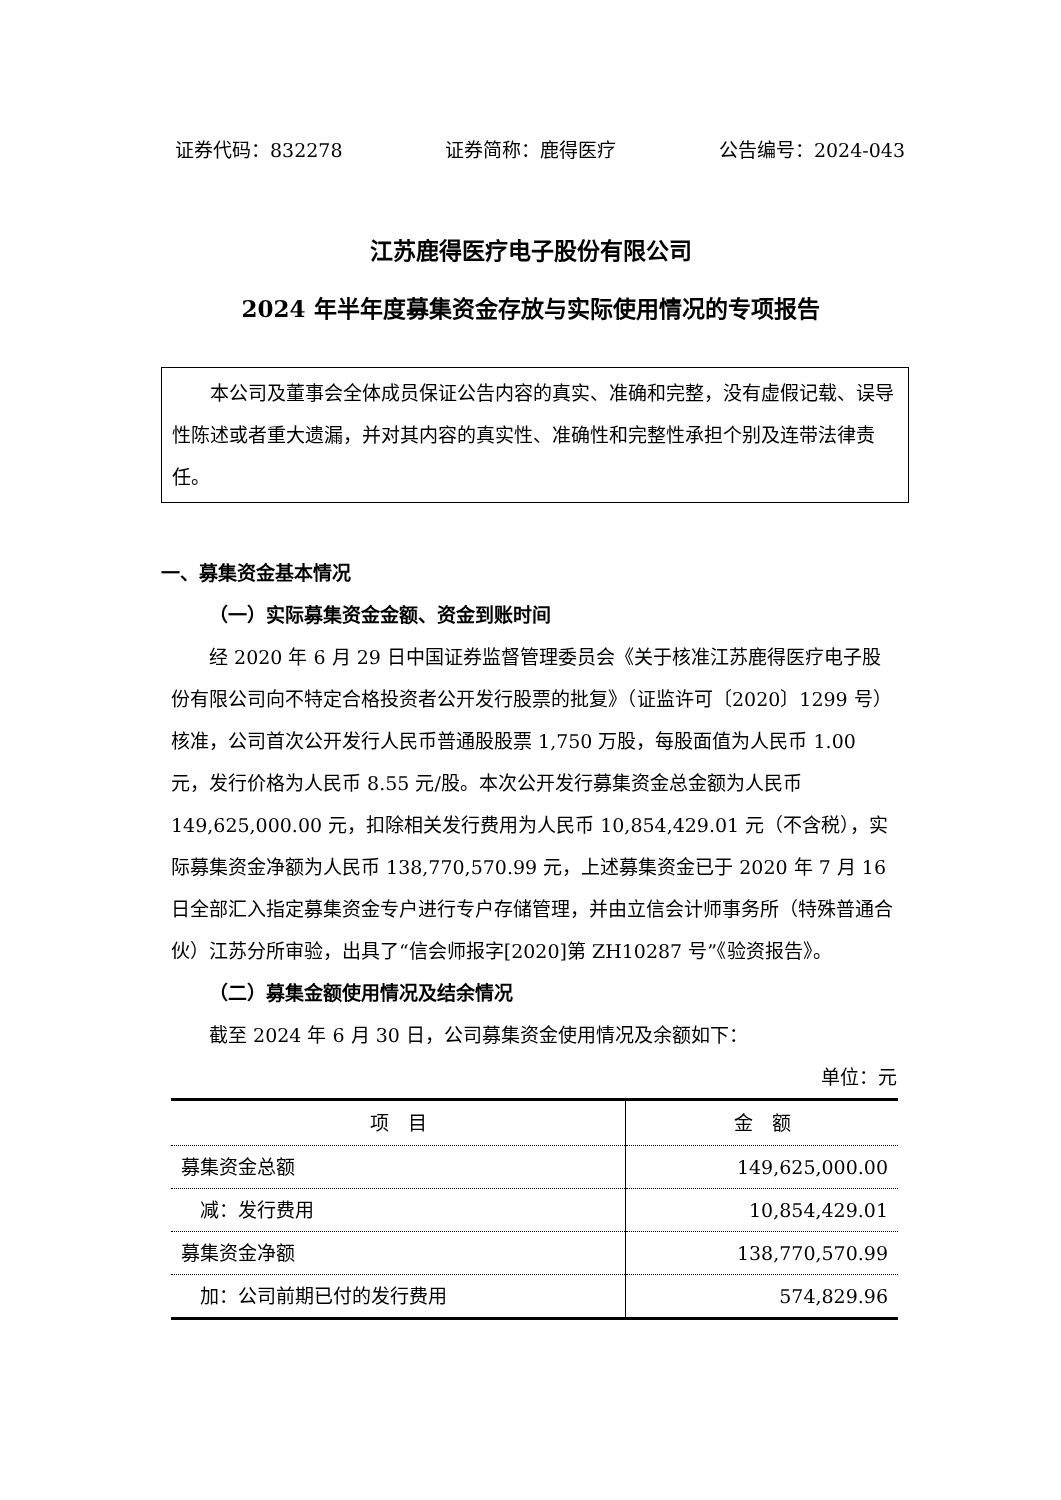证券代码：832278 证券简称：鹿得医疗 公告编号：2024-043
江苏鹿得医疗电子股份有限公司
2024 年半年度募集资金存放与实际使用情况的专项报告
本公司及董事会全体成员保证公告内容的真实、准确和完整，没有虚假记载、误导性陈述或者重大遗漏，并对其内容的真实性、准确性和完整性承担个别及连带法律责任。
一、募集资金基本情况
（一）实际募集资金金额、资金到账时间
经 2020 年 6 月 29 日中国证券监督管理委员会《关于核准江苏鹿得医疗电子股份有限公司向不特定合格投资者公开发行股票的批复》（证监许可〔2020〕1299 号）核准，公司首次公开发行人民币普通股股票 1,750 万股，每股面值为人民币 1.00 元，发行价格为人民币 8.55 元/股。本次公开发行募集资金总金额为人民币 149,625,000.00 元，扣除相关发行费用为人民币 10,854,429.01 元（不含税），实际募集资金净额为人民币 138,770,570.99 元，上述募集资金已于 2020 年 7 月 16 日全部汇入指定募集资金专户进行专户存储管理，并由立信会计师事务所（特殊普通合伙）江苏分所审验，出具了“信会师报字[2020]第 ZH10287 号”《验资报告》。
（二）募集金额使用情况及结余情况
截至 2024 年 6 月 30 日，公司募集资金使用情况及余额如下：
单位：元
| 项 目 | 金 额 |
| --- | --- |
| 募集资金总额 | 149,625,000.00 |
| 减：发行费用 | 10,854,429.01 |
| 募集资金净额 | 138,770,570.99 |
| 加：公司前期已付的发行费用 | 574,829.96 |